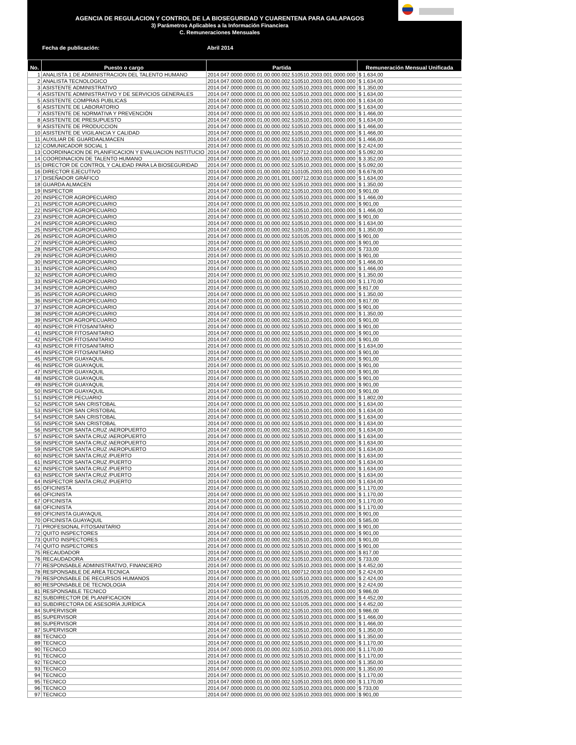AGENCIA DE REGULACION Y CONTROL DE LA BIOSEGURIDAD Y CUARENTENA PARA GALAPAGOS
3) Parámetros Aplicables a la Información Financiera
C. Remuneraciones Mensuales
Fecha de publicación: Abril 2014
| No. | Puesto o cargo | Partida | Remuneración Mensual Unificada |
| --- | --- | --- | --- |
| 1 | ANALISTA 1 DE ADMINISTRACION DEL TALENTO HUMANO | 2014.047.0000.0000.01.00.000.002.510510.2003.001.0000.000 | $ 1.634,00 |
| 2 | ANALISTA TECNOLOGICO | 2014.047.0000.0000.01.00.000.002.510510.2003.001.0000.000 | $ 1.634,00 |
| 3 | ASISTENTE ADMINISTRATIVO | 2014.047.0000.0000.01.00.000.002.510510.2003.001.0000.000 | $ 1.350,00 |
| 4 | ASISTENTE ADMINISTRATIVO Y DE SERVICIOS GENERALES | 2014.047.0000.0000.01.00.000.002.510510.2003.001.0000.000 | $ 1.634,00 |
| 5 | ASISTENTE COMPRAS PUBLICAS | 2014.047.0000.0000.01.00.000.002.510510.2003.001.0000.000 | $ 1.634,00 |
| 6 | ASISTENTE DE LABORATORIO | 2014.047.0000.0000.01.00.000.002.510510.2003.001.0000.000 | $ 1.634,00 |
| 7 | ASISTENTE DE NORMATIVA Y PREVENCIÓN | 2014.047.0000.0000.01.00.000.002.510510.2003.001.0000.000 | $ 1.466,00 |
| 8 | ASISTENTE DE PRESUPUESTO | 2014.047.0000.0000.01.00.000.002.510510.2003.001.0000.000 | $ 1.634,00 |
| 9 | ASISTENTE DE PRODUCCION | 2014.047.0000.0000.01.00.000.002.510510.2003.001.0000.000 | $ 1.466,00 |
| 10 | ASISTENTE DE VIGILANCIA Y CALIDAD | 2014.047.0000.0000.01.00.000.002.510510.2003.001.0000.000 | $ 1.466,00 |
| 11 | AUXILIAR DE GUARDAALMACEN | 2014.047.0000.0000.01.00.000.002.510510.2003.001.0000.000 | $ 1.466,00 |
| 12 | COMUNICADOR SOCIAL 1 | 2014.047.0000.0000.01.00.000.002.510510.2003.001.0000.000 | $ 2.424,00 |
| 13 | COORDINACION DE PLANIFICACION Y EVALUACION INSTITUCIO | 2014.047.0000.0000.20.00.001.001.000712.0030.010.0000.000 | $ 5.092,00 |
| 14 | COORDINACION DE TALENTO HUMANO | 2014.047.0000.0000.01.00.000.002.510510.2003.001.0000.000 | $ 3.352,00 |
| 15 | DIRECTOR DE CONTROL Y CALIDAD PARA LA BIOSEGURIDAD | 2014.047.0000.0000.01.00.000.002.510510.2003.001.0000.000 | $ 5.092,00 |
| 16 | DIRECTOR EJECUTIVO | 2014.047.0000.0000.01.00.000.002.510105.2003.001.0000.000 | $ 6.678,00 |
| 17 | DISEÑADOR GRÁFICO | 2014.047.0000.0000.20.00.001.001.000712.0030.010.0000.000 | $ 1.634,00 |
| 18 | GUARDA ALMACEN | 2014.047.0000.0000.01.00.000.002.510510.2003.001.0000.000 | $ 1.350,00 |
| 19 | INSPECTOR | 2014.047.0000.0000.01.00.000.002.510510.2003.001.0000.000 | $ 901,00 |
| 20 | INSPECTOR AGROPECUARIO | 2014.047.0000.0000.01.00.000.002.510510.2003.001.0000.000 | $ 1.466,00 |
| 21 | INSPECTOR AGROPECUARIO | 2014.047.0000.0000.01.00.000.002.510510.2003.001.0000.000 | $ 901,00 |
| 22 | INSPECTOR AGROPECUARIO | 2014.047.0000.0000.01.00.000.002.510510.2003.001.0000.000 | $ 1.466,00 |
| 23 | INSPECTOR AGROPECUARIO | 2014.047.0000.0000.01.00.000.002.510510.2003.001.0000.000 | $ 901,00 |
| 24 | INSPECTOR AGROPECUARIO | 2014.047.0000.0000.01.00.000.002.510510.2003.001.0000.000 | $ 1.634,00 |
| 25 | INSPECTOR AGROPECUARIO | 2014.047.0000.0000.01.00.000.002.510510.2003.001.0000.000 | $ 1.350,00 |
| 26 | INSPECTOR AGROPECUARIO | 2014.047.0000.0000.01.00.000.002.510105.2003.001.0000.000 | $ 901,00 |
| 27 | INSPECTOR AGROPECUARIO | 2014.047.0000.0000.01.00.000.002.510510.2003.001.0000.000 | $ 901,00 |
| 28 | INSPECTOR AGROPECUARIO | 2014.047.0000.0000.01.00.000.002.510510.2003.001.0000.000 | $ 733,00 |
| 29 | INSPECTOR AGROPECUARIO | 2014.047.0000.0000.01.00.000.002.510510.2003.001.0000.000 | $ 901,00 |
| 30 | INSPECTOR AGROPECUARIO | 2014.047.0000.0000.01.00.000.002.510510.2003.001.0000.000 | $ 1.466,00 |
| 31 | INSPECTOR AGROPECUARIO | 2014.047.0000.0000.01.00.000.002.510510.2003.001.0000.000 | $ 1.466,00 |
| 32 | INSPECTOR AGROPECUARIO | 2014.047.0000.0000.01.00.000.002.510510.2003.001.0000.000 | $ 1.350,00 |
| 33 | INSPECTOR AGROPECUARIO | 2014.047.0000.0000.01.00.000.002.510510.2003.001.0000.000 | $ 1.170,00 |
| 34 | INSPECTOR AGROPECUARIO | 2014.047.0000.0000.01.00.000.002.510510.2003.001.0000.000 | $ 817,00 |
| 35 | INSPECTOR AGROPECUARIO | 2014.047.0000.0000.01.00.000.002.510510.2003.001.0000.000 | $ 1.350,00 |
| 36 | INSPECTOR AGROPECUARIO | 2014.047.0000.0000.01.00.000.002.510510.2003.001.0000.000 | $ 817,00 |
| 37 | INSPECTOR AGROPECUARIO | 2014.047.0000.0000.01.00.000.002.510510.2003.001.0000.000 | $ 901,00 |
| 38 | INSPECTOR AGROPECUARIO | 2014.047.0000.0000.01.00.000.002.510510.2003.001.0000.000 | $ 1.350,00 |
| 39 | INSPECTOR AGROPECUARIO | 2014.047.0000.0000.01.00.000.002.510510.2003.001.0000.000 | $ 901,00 |
| 40 | INSPECTOR FITOSANITARIO | 2014.047.0000.0000.01.00.000.002.510510.2003.001.0000.000 | $ 901,00 |
| 41 | INSPECTOR FITOSANITARIO | 2014.047.0000.0000.01.00.000.002.510510.2003.001.0000.000 | $ 901,00 |
| 42 | INSPECTOR FITOSANITARIO | 2014.047.0000.0000.01.00.000.002.510510.2003.001.0000.000 | $ 901,00 |
| 43 | INSPECTOR FITOSANITARIO | 2014.047.0000.0000.01.00.000.002.510510.2003.001.0000.000 | $ 1.634,00 |
| 44 | INSPECTOR FITOSANITARIO | 2014.047.0000.0000.01.00.000.002.510510.2003.001.0000.000 | $ 901,00 |
| 45 | INSPECTOR GUAYAQUIL | 2014.047.0000.0000.01.00.000.002.510510.2003.001.0000.000 | $ 901,00 |
| 46 | INSPECTOR GUAYAQUIL | 2014.047.0000.0000.01.00.000.002.510510.2003.001.0000.000 | $ 901,00 |
| 47 | INSPECTOR GUAYAQUIL | 2014.047.0000.0000.01.00.000.002.510510.2003.001.0000.000 | $ 901,00 |
| 48 | INSPECTOR GUAYAQUIL | 2014.047.0000.0000.01.00.000.002.510510.2003.001.0000.000 | $ 901,00 |
| 49 | INSPECTOR GUAYAQUIL | 2014.047.0000.0000.01.00.000.002.510510.2003.001.0000.000 | $ 901,00 |
| 50 | INSPECTOR GUAYAQUIL | 2014.047.0000.0000.01.00.000.002.510510.2003.001.0000.000 | $ 901,00 |
| 51 | INSPECTOR PECUARIO | 2014.047.0000.0000.01.00.000.002.510510.2003.001.0000.000 | $ 1.802,00 |
| 52 | INSPECTOR SAN CRISTOBAL | 2014.047.0000.0000.01.00.000.002.510510.2003.001.0000.000 | $ 1.634,00 |
| 53 | INSPECTOR SAN CRISTOBAL | 2014.047.0000.0000.01.00.000.002.510510.2003.001.0000.000 | $ 1.634,00 |
| 54 | INSPECTOR SAN CRISTOBAL | 2014.047.0000.0000.01.00.000.002.510510.2003.001.0000.000 | $ 1.634,00 |
| 55 | INSPECTOR SAN CRISTOBAL | 2014.047.0000.0000.01.00.000.002.510510.2003.001.0000.000 | $ 1.634,00 |
| 56 | INSPECTOR SANTA CRUZ /AEROPUERTO | 2014.047.0000.0000.01.00.000.002.510510.2003.001.0000.000 | $ 1.634,00 |
| 57 | INSPECTOR SANTA CRUZ /AEROPUERTO | 2014.047.0000.0000.01.00.000.002.510510.2003.001.0000.000 | $ 1.634,00 |
| 58 | INSPECTOR SANTA CRUZ /AEROPUERTO | 2014.047.0000.0000.01.00.000.002.510510.2003.001.0000.000 | $ 1.634,00 |
| 59 | INSPECTOR SANTA CRUZ /AEROPUERTO | 2014.047.0000.0000.01.00.000.002.510510.2003.001.0000.000 | $ 1.634,00 |
| 60 | INSPECTOR SANTA CRUZ /PUERTO | 2014.047.0000.0000.01.00.000.002.510510.2003.001.0000.000 | $ 1.634,00 |
| 61 | INSPECTOR SANTA CRUZ /PUERTO | 2014.047.0000.0000.01.00.000.002.510510.2003.001.0000.000 | $ 1.634,00 |
| 62 | INSPECTOR SANTA CRUZ /PUERTO | 2014.047.0000.0000.01.00.000.002.510510.2003.001.0000.000 | $ 1.634,00 |
| 63 | INSPECTOR SANTA CRUZ /PUERTO | 2014.047.0000.0000.01.00.000.002.510510.2003.001.0000.000 | $ 1.634,00 |
| 64 | INSPECTOR SANTA CRUZ /PUERTO | 2014.047.0000.0000.01.00.000.002.510510.2003.001.0000.000 | $ 1.634,00 |
| 65 | OFICINISTA | 2014.047.0000.0000.01.00.000.002.510510.2003.001.0000.000 | $ 1.170,00 |
| 66 | OFICINISTA | 2014.047.0000.0000.01.00.000.002.510510.2003.001.0000.000 | $ 1.170,00 |
| 67 | OFICINISTA | 2014.047.0000.0000.01.00.000.002.510510.2003.001.0000.000 | $ 1.170,00 |
| 68 | OFICINISTA | 2014.047.0000.0000.01.00.000.002.510510.2003.001.0000.000 | $ 1.170,00 |
| 69 | OFICINISTA GUAYAQUIL | 2014.047.0000.0000.01.00.000.002.510510.2003.001.0000.000 | $ 901,00 |
| 70 | OFICINISTA GUAYAQUIL | 2014.047.0000.0000.01.00.000.002.510510.2003.001.0000.000 | $ 585,00 |
| 71 | PROFESIONAL FITOSANITARIO | 2014.047.0000.0000.01.00.000.002.510510.2003.001.0000.000 | $ 901,00 |
| 72 | QUITO INSPECTORES | 2014.047.0000.0000.01.00.000.002.510510.2003.001.0000.000 | $ 901,00 |
| 73 | QUITO INSPECTORES | 2014.047.0000.0000.01.00.000.002.510510.2003.001.0000.000 | $ 901,00 |
| 74 | QUITO INSPECTORES | 2014.047.0000.0000.01.00.000.002.510510.2003.001.0000.000 | $ 901,00 |
| 75 | RECAUDADOR | 2014.047.0000.0000.01.00.000.002.510510.2003.001.0000.000 | $ 817,00 |
| 76 | RECAUDADORA | 2014.047.0000.0000.01.00.000.002.510510.2003.001.0000.000 | $ 733,00 |
| 77 | RESPONSABLE ADMINISTRATIVO, FINANCIERO | 2014.047.0000.0000.01.00.000.002.510510.2003.001.0000.000 | $ 4.452,00 |
| 78 | RESPONSABLE DE AREA TECNICA | 2014.047.0000.0000.20.00.001.001.000712.0030.010.0000.000 | $ 2.424,00 |
| 79 | RESPONSABLE DE RECURSOS HUMANOS | 2014.047.0000.0000.01.00.000.002.510510.2003.001.0000.000 | $ 2.424,00 |
| 80 | RESPONSABLE DE TECNOLOGIA | 2014.047.0000.0000.01.00.000.002.510510.2003.001.0000.000 | $ 2.424,00 |
| 81 | RESPONSABLE TECNICO | 2014.047.0000.0000.01.00.000.002.510510.2003.001.0000.000 | $ 986,00 |
| 82 | SUBDIRECTOR DE PLANIFICACION | 2014.047.0000.0000.01.00.000.002.510105.2003.001.0000.000 | $ 4.452,00 |
| 83 | SUBDIRECTORA DE ASESORÍA JURÍDICA | 2014.047.0000.0000.01.00.000.002.510105.2003.001.0000.000 | $ 4.452,00 |
| 84 | SUPERVISOR | 2014.047.0000.0000.01.00.000.002.510510.2003.001.0000.000 | $ 986,00 |
| 85 | SUPERVISOR | 2014.047.0000.0000.01.00.000.002.510510.2003.001.0000.000 | $ 1.466,00 |
| 86 | SUPERVISOR | 2014.047.0000.0000.01.00.000.002.510510.2003.001.0000.000 | $ 1.466,00 |
| 87 | SUPERVISOR | 2014.047.0000.0000.01.00.000.002.510510.2003.001.0000.000 | $ 1.350,00 |
| 88 | TECNICO | 2014.047.0000.0000.01.00.000.002.510510.2003.001.0000.000 | $ 1.350,00 |
| 89 | TECNICO | 2014.047.0000.0000.01.00.000.002.510510.2003.001.0000.000 | $ 1.170,00 |
| 90 | TECNICO | 2014.047.0000.0000.01.00.000.002.510510.2003.001.0000.000 | $ 1.170,00 |
| 91 | TECNICO | 2014.047.0000.0000.01.00.000.002.510510.2003.001.0000.000 | $ 1.170,00 |
| 92 | TECNICO | 2014.047.0000.0000.01.00.000.002.510510.2003.001.0000.000 | $ 1.350,00 |
| 93 | TECNICO | 2014.047.0000.0000.01.00.000.002.510510.2003.001.0000.000 | $ 1.350,00 |
| 94 | TECNICO | 2014.047.0000.0000.01.00.000.002.510510.2003.001.0000.000 | $ 1.170,00 |
| 95 | TECNICO | 2014.047.0000.0000.01.00.000.002.510510.2003.001.0000.000 | $ 1.170,00 |
| 96 | TECNICO | 2014.047.0000.0000.01.00.000.002.510510.2003.001.0000.000 | $ 733,00 |
| 97 | TECNICO | 2014.047.0000.0000.01.00.000.002.510510.2003.001.0000.000 | $ 901,00 |